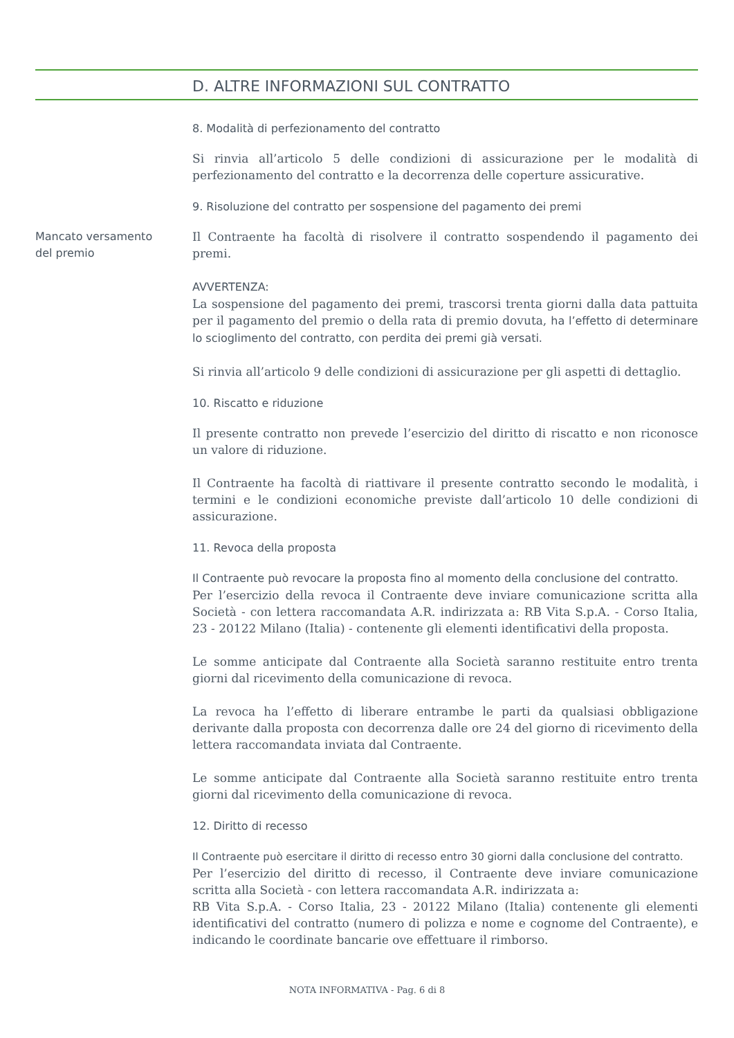D. ALTRE INFORMAZIONI SUL CONTRATTO
8. Modalità di perfezionamento del contratto
Si rinvia all’articolo 5 delle condizioni di assicurazione per le modalità di perfezionamento del contratto e la decorrenza delle coperture assicurative.
9. Risoluzione del contratto per sospensione del pagamento dei premi
Mancato versamento
del premio
Il Contraente ha facoltà di risolvere il contratto sospendendo il pagamento dei premi.
AVVERTENZA:
La sospensione del pagamento dei premi, trascorsi trenta giorni dalla data pattuita per il pagamento del premio o della rata di premio dovuta, ha l’effetto di determinare lo scioglimento del contratto, con perdita dei premi già versati.
Si rinvia all’articolo 9 delle condizioni di assicurazione per gli aspetti di dettaglio.
10. Riscatto e riduzione
Il presente contratto non prevede l’esercizio del diritto di riscatto e non riconosce un valore di riduzione.
Il Contraente ha facoltà di riattivare il presente contratto secondo le modalità, i termini e le condizioni economiche previste dall’articolo 10 delle condizioni di assicurazione.
11. Revoca della proposta
Il Contraente può revocare la proposta fino al momento della conclusione del contratto.
Per l’esercizio della revoca il Contraente deve inviare comunicazione scritta alla Società - con lettera raccomandata A.R. indirizzata a: RB Vita S.p.A. - Corso Italia, 23 - 20122 Milano (Italia) - contenente gli elementi identificativi della proposta.
Le somme anticipate dal Contraente alla Società saranno restituite entro trenta giorni dal ricevimento della comunicazione di revoca.
La revoca ha l’effetto di liberare entrambe le parti da qualsiasi obbligazione derivante dalla proposta con decorrenza dalle ore 24 del giorno di ricevimento della lettera raccomandata inviata dal Contraente.
Le somme anticipate dal Contraente alla Società saranno restituite entro trenta giorni dal ricevimento della comunicazione di revoca.
12. Diritto di recesso
Il Contraente può esercitare il diritto di recesso entro 30 giorni dalla conclusione del contratto.
Per l’esercizio del diritto di recesso, il Contraente deve inviare comunicazione scritta alla Società - con lettera raccomandata A.R. indirizzata a:
RB Vita S.p.A. - Corso Italia, 23 - 20122 Milano (Italia) contenente gli elementi identificativi del contratto (numero di polizza e nome e cognome del Contraente), e indicando le coordinate bancarie ove effettuare il rimborso.
NOTA INFORMATIVA - Pag. 6 di 8